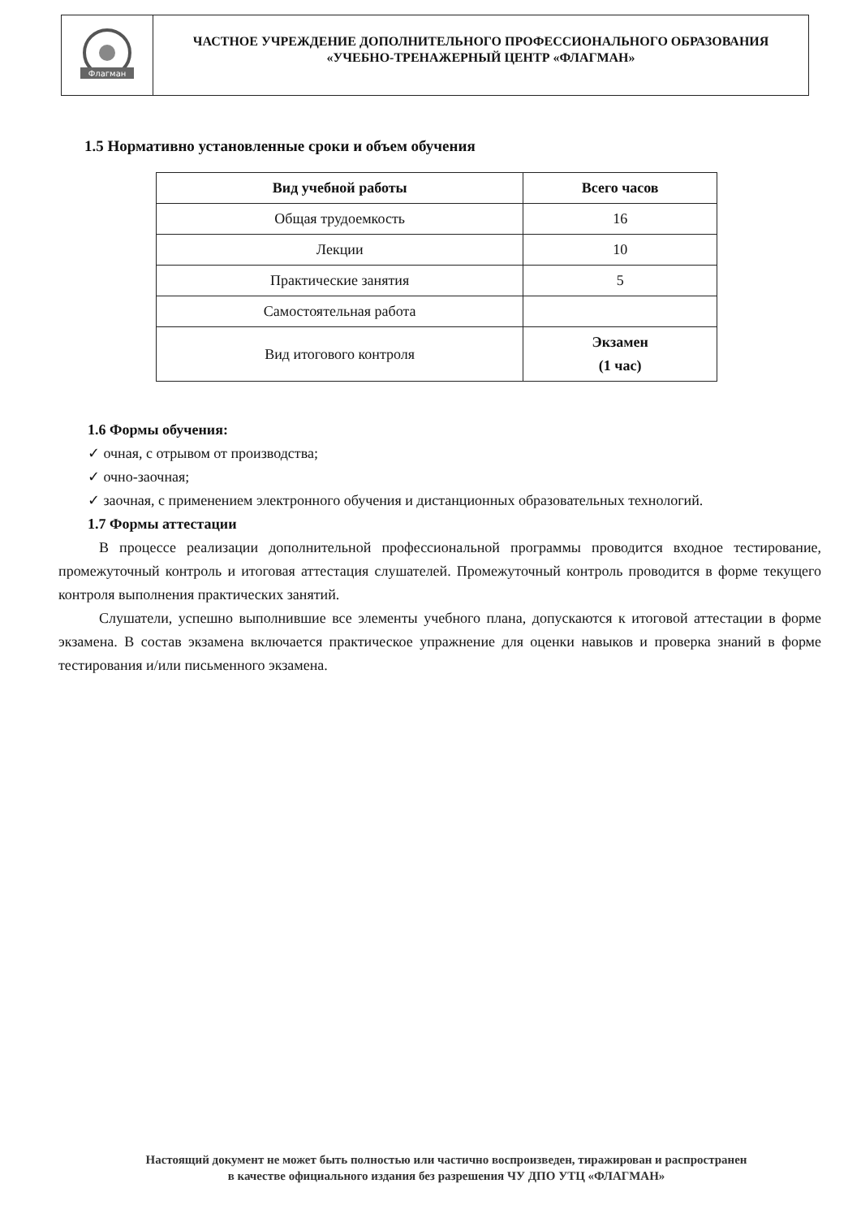Флагман
ЧАСТНОЕ УЧРЕЖДЕНИЕ ДОПОЛНИТЕЛЬНОГО ПРОФЕССИОНАЛЬНОГО ОБРАЗОВАНИЯ
«УЧЕБНО-ТРЕНАЖЕРНЫЙ ЦЕНТР «ФЛАГМАН»
1.5 Нормативно установленные сроки и объем обучения
| Вид учебной работы | Всего часов |
| --- | --- |
| Общая трудоемкость | 16 |
| Лекции | 10 |
| Практические занятия | 5 |
| Самостоятельная работа | |
| Вид итогового контроля | Экзамен (1 час) |
1.6 Формы обучения:
✓ очная, с отрывом от производства;
✓ очно-заочная;
✓ заочная, с применением электронного обучения и дистанционных образовательных технологий.
1.7 Формы аттестации
В процессе реализации дополнительной профессиональной программы проводится входное тестирование, промежуточный контроль и итоговая аттестация слушателей. Промежуточный контроль проводится в форме текущего контроля выполнения практических занятий.
Слушатели, успешно выполнившие все элементы учебного плана, допускаются к итоговой аттестации в форме экзамена. В состав экзамена включается практическое упражнение для оценки навыков и проверка знаний в форме тестирования и/или письменного экзамена.
Настоящий документ не может быть полностью или частично воспроизведен, тиражирован и распространен
в качестве официального издания без разрешения ЧУ ДПО УТЦ «ФЛАГМАН»